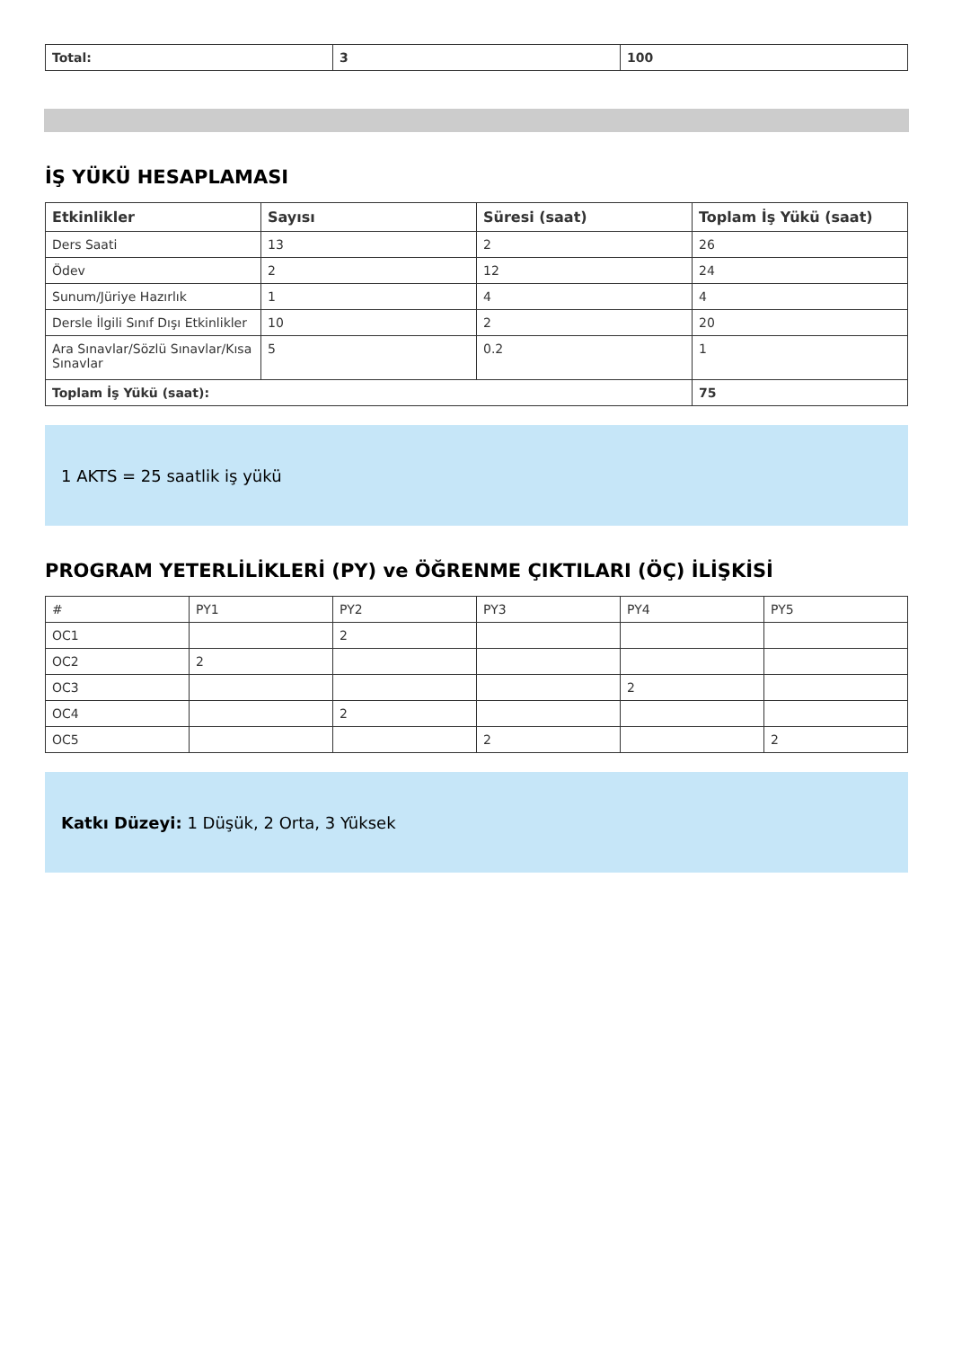| Total: | 3 | 100 |
İŞ YÜKÜ HESAPLAMASI
| Etkinlikler | Sayısı | Süresi (saat) | Toplam İş Yükü (saat) |
| --- | --- | --- | --- |
| Ders Saati | 13 | 2 | 26 |
| Ödev | 2 | 12 | 24 |
| Sunum/Jüriye Hazırlık | 1 | 4 | 4 |
| Dersle İlgili Sınıf Dışı Etkinlikler | 10 | 2 | 20 |
| Ara Sınavlar/Sözlü Sınavlar/Kısa Sınavlar | 5 | 0.2 | 1 |
| Toplam İş Yükü (saat): | | | 75 |
1 AKTS = 25 saatlik iş yükü
PROGRAM YETERLİLİKLERİ (PY) ve ÖĞRENME ÇIKTILARI (ÖÇ) İLİŞKİSİ
| # | PY1 | PY2 | PY3 | PY4 | PY5 |
| OC1 | | 2 | | | |
| OC2 | 2 | | | | |
| OC3 | | | | 2 | |
| OC4 | | 2 | | | |
| OC5 | | | 2 | | 2 |
Katkı Düzeyi: 1 Düşük, 2 Orta, 3 Yüksek